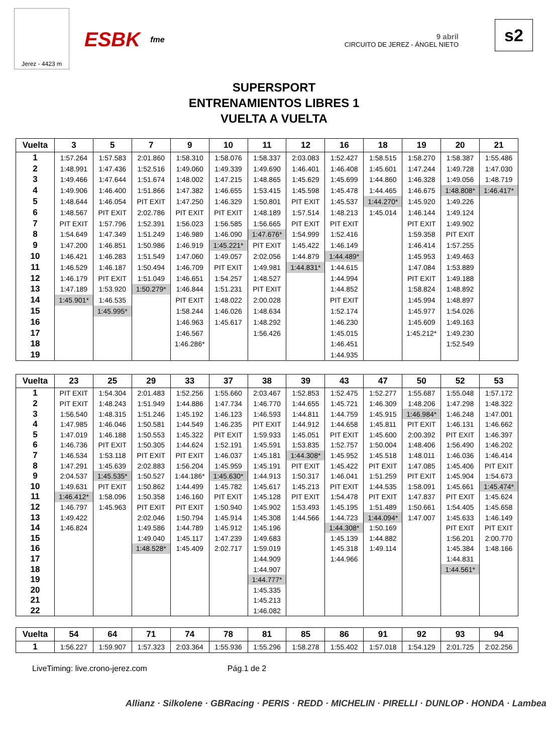Jerez - 4423 m
ESBK fme
9 abril
CIRCUITO DE JEREZ - ÁNGEL NIETO
s2
SUPERSPORT
ENTRENAMIENTOS LIBRES 1
VUELTA A VUELTA
| Vuelta | 3 | 5 | 7 | 9 | 10 | 11 | 12 | 16 | 18 | 19 | 20 | 21 |
| --- | --- | --- | --- | --- | --- | --- | --- | --- | --- | --- | --- | --- |
| 1 | 1:57.264 | 1:57.583 | 2:01.860 | 1:58.310 | 1:58.076 | 1:58.337 | 2:03.083 | 1:52.427 | 1:58.515 | 1:58.270 | 1:58.387 | 1:55.486 |
| 2 | 1:48.991 | 1:47.436 | 1:52.516 | 1:49.060 | 1:49.339 | 1:49.690 | 1:46.401 | 1:46.408 | 1:45.601 | 1:47.244 | 1:49.728 | 1:47.030 |
| 3 | 1:49.466 | 1:47.644 | 1:51.674 | 1:48.002 | 1:47.215 | 1:48.865 | 1:45.629 | 1:45.699 | 1:44.860 | 1:46.328 | 1:49.056 | 1:48.719 |
| 4 | 1:49.906 | 1:46.400 | 1:51.866 | 1:47.382 | 1:46.655 | 1:53.415 | 1:45.598 | 1:45.478 | 1:44.465 | 1:46.675 | 1:48.808* | 1:46.417* |
| 5 | 1:48.644 | 1:46.054 | PIT EXIT | 1:47.250 | 1:46.329 | 1:50.801 | PIT EXIT | 1:45.537 | 1:44.270* | 1:45.920 | 1:49.226 | |
| 6 | 1:48.567 | PIT EXIT | 2:02.786 | PIT EXIT | PIT EXIT | 1:48.189 | 1:57.514 | 1:48.213 | 1:45.014 | 1:46.144 | 1:49.124 | |
| 7 | PIT EXIT | 1:57.796 | 1:52.391 | 1:56.023 | 1:56.585 | 1:56.665 | PIT EXIT | PIT EXIT | | PIT EXIT | 1:49.902 | |
| 8 | 1:54.649 | 1:47.349 | 1:51.249 | 1:46.989 | 1:46.090 | 1:47.676* | 1:54.999 | 1:52.416 | | 1:59.358 | PIT EXIT | |
| 9 | 1:47.200 | 1:46.851 | 1:50.986 | 1:46.919 | 1:45.221* | PIT EXIT | 1:45.422 | 1:46.149 | | 1:46.414 | 1:57.255 | |
| 10 | 1:46.421 | 1:46.283 | 1:51.549 | 1:47.060 | 1:49.057 | 2:02.056 | 1:44.879 | 1:44.489* | | 1:45.953 | 1:49.463 | |
| 11 | 1:46.529 | 1:46.187 | 1:50.494 | 1:46.709 | PIT EXIT | 1:49.981 | 1:44.831* | 1:44.615 | | 1:47.084 | 1:53.889 | |
| 12 | 1:46.179 | PIT EXIT | 1:51.049 | 1:46.651 | 1:54.257 | 1:48.527 | | 1:44.994 | | PIT EXIT | 1:49.188 | |
| 13 | 1:47.189 | 1:53.920 | 1:50.279* | 1:46.844 | 1:51.231 | PIT EXIT | | 1:44.852 | | 1:58.824 | 1:48.892 | |
| 14 | 1:45.901* | 1:46.535 | | PIT EXIT | 1:48.022 | 2:00.028 | | PIT EXIT | | 1:45.994 | 1:48.897 | |
| 15 | | 1:45.995* | | 1:58.244 | 1:46.026 | 1:48.634 | | 1:52.174 | | 1:45.977 | 1:54.026 | |
| 16 | | | | 1:46.963 | 1:45.617 | 1:48.292 | | 1:46.230 | | 1:45.609 | 1:49.163 | |
| 17 | | | | 1:46.567 | | 1:56.426 | | 1:45.015 | | 1:45.212* | 1:49.230 | |
| 18 | | | | 1:46.286* | | | | 1:46.451 | | | 1:52.549 | |
| 19 | | | | | | | | 1:44.935 | | | | |
| Vuelta | 23 | 25 | 29 | 33 | 37 | 38 | 39 | 43 | 47 | 50 | 52 | 53 |
| --- | --- | --- | --- | --- | --- | --- | --- | --- | --- | --- | --- | --- |
| 1 | PIT EXIT | 1:54.304 | 2:01.483 | 1:52.256 | 1:55.660 | 2:03.467 | 1:52.853 | 1:52.475 | 1:52.277 | 1:55.687 | 1:55.048 | 1:57.172 |
| 2 | PIT EXIT | 1:48.243 | 1:51.949 | 1:44.886 | 1:47.734 | 1:46.770 | 1:44.655 | 1:45.721 | 1:46.309 | 1:48.206 | 1:47.298 | 1:48.322 |
| 3 | 1:56.540 | 1:48.315 | 1:51.246 | 1:45.192 | 1:46.123 | 1:46.593 | 1:44.811 | 1:44.759 | 1:45.915 | 1:46.984* | 1:46.248 | 1:47.001 |
| 4 | 1:47.985 | 1:46.046 | 1:50.581 | 1:44.549 | 1:46.235 | PIT EXIT | 1:44.912 | 1:44.658 | 1:45.811 | PIT EXIT | 1:46.131 | 1:46.662 |
| 5 | 1:47.019 | 1:46.188 | 1:50.553 | 1:45.322 | PIT EXIT | 1:59.933 | 1:45.051 | PIT EXIT | 1:45.600 | 2:00.392 | PIT EXIT | 1:46.397 |
| 6 | 1:46.736 | PIT EXIT | 1:50.305 | 1:44.624 | 1:52.191 | 1:45.591 | 1:53.835 | 1:52.757 | 1:50.004 | 1:48.406 | 1:56.490 | 1:46.202 |
| 7 | 1:46.534 | 1:53.118 | PIT EXIT | PIT EXIT | 1:46.037 | 1:45.181 | 1:44.308* | 1:45.952 | 1:45.518 | 1:48.011 | 1:46.036 | 1:46.414 |
| 8 | 1:47.291 | 1:45.639 | 2:02.883 | 1:56.204 | 1:45.959 | 1:45.191 | PIT EXIT | 1:45.422 | PIT EXIT | 1:47.085 | 1:45.406 | PIT EXIT |
| 9 | 2:04.537 | 1:45.535* | 1:50.527 | 1:44.186* | 1:45.630* | 1:44.913 | 1:50.317 | 1:46.041 | 1:51.259 | PIT EXIT | 1:45.904 | 1:54.673 |
| 10 | 1:49.631 | PIT EXIT | 1:50.862 | 1:44.499 | 1:45.782 | 1:45.617 | 1:45.213 | PIT EXIT | 1:44.535 | 1:58.091 | 1:45.661 | 1:45.474* |
| 11 | 1:46.412* | 1:58.096 | 1:50.358 | 1:46.160 | PIT EXIT | 1:45.128 | PIT EXIT | 1:54.478 | PIT EXIT | 1:47.837 | PIT EXIT | 1:45.624 |
| 12 | 1:46.797 | 1:45.963 | PIT EXIT | PIT EXIT | 1:50.940 | 1:45.902 | 1:53.493 | 1:45.195 | 1:51.489 | 1:50.661 | 1:54.405 | 1:45.658 |
| 13 | 1:49.422 | | 2:02.046 | 1:50.794 | 1:45.914 | 1:45.308 | 1:44.566 | 1:44.723 | 1:44.094* | 1:47.007 | 1:45.633 | 1:46.149 |
| 14 | 1:46.824 | | 1:49.586 | 1:44.789 | 1:45.912 | 1:45.196 | | 1:44.308* | 1:50.169 | | PIT EXIT | PIT EXIT |
| 15 | | | 1:49.040 | 1:45.117 | 1:47.239 | 1:49.683 | | 1:45.139 | 1:44.882 | | 1:56.201 | 2:00.770 |
| 16 | | | 1:48.528* | 1:45.409 | 2:02.717 | 1:59.019 | | 1:45.318 | 1:49.114 | | 1:45.384 | 1:48.166 |
| 17 | | | | | | 1:44.909 | | 1:44.966 | | | 1:44.831 | |
| 18 | | | | | | 1:44.907 | | | | | 1:44.561* | |
| 19 | | | | | | 1:44.777* | | | | | | |
| 20 | | | | | | 1:45.335 | | | | | | |
| 21 | | | | | | 1:45.213 | | | | | | |
| 22 | | | | | | 1:46.082 | | | | | | |
| Vuelta | 54 | 64 | 71 | 74 | 78 | 81 | 85 | 86 | 91 | 92 | 93 | 94 |
| --- | --- | --- | --- | --- | --- | --- | --- | --- | --- | --- | --- | --- |
| 1 | 1:56.227 | 1:59.907 | 1:57.323 | 2:03.364 | 1:55.936 | 1:55.296 | 1:58.278 | 1:55.402 | 1:57.018 | 1:54.129 | 2:01.725 | 2:02.256 |
LiveTiming: live.crono-jerez.com Pág.1 de 2
Allianz · Silkolene · GBRacing · PERIS · REDD · MICHELIN · PIRELLI · DUNLOP · HONDA · Lambea